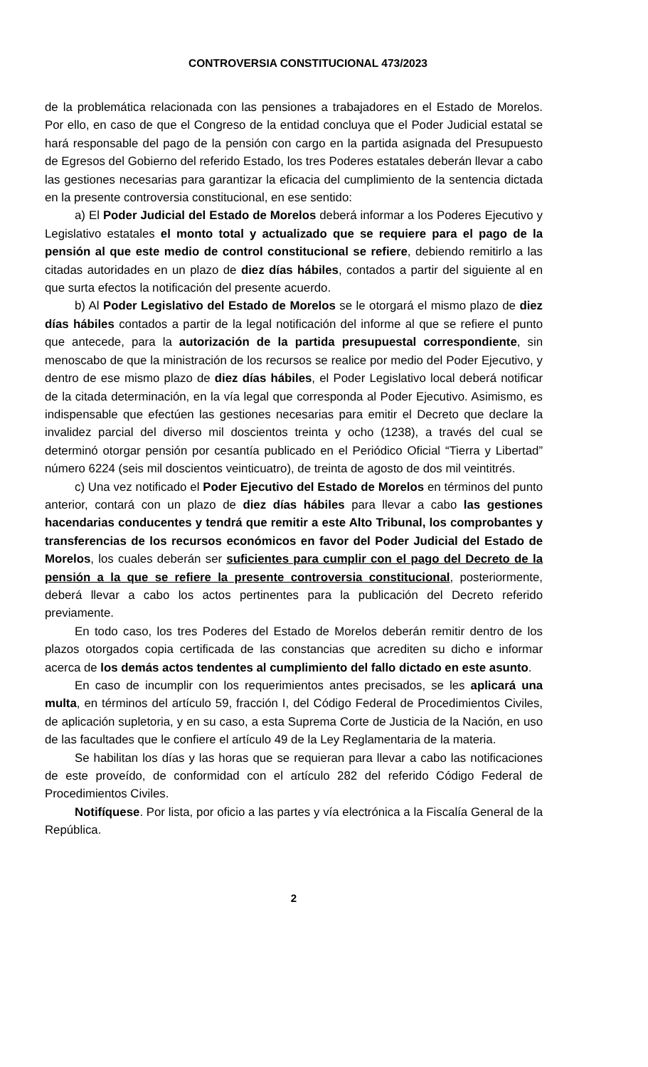CONTROVERSIA CONSTITUCIONAL 473/2023
de la problemática relacionada con las pensiones a trabajadores en el Estado de Morelos. Por ello, en caso de que el Congreso de la entidad concluya que el Poder Judicial estatal se hará responsable del pago de la pensión con cargo en la partida asignada del Presupuesto de Egresos del Gobierno del referido Estado, los tres Poderes estatales deberán llevar a cabo las gestiones necesarias para garantizar la eficacia del cumplimiento de la sentencia dictada en la presente controversia constitucional, en ese sentido:
a) El Poder Judicial del Estado de Morelos deberá informar a los Poderes Ejecutivo y Legislativo estatales el monto total y actualizado que se requiere para el pago de la pensión al que este medio de control constitucional se refiere, debiendo remitirlo a las citadas autoridades en un plazo de diez días hábiles, contados a partir del siguiente al en que surta efectos la notificación del presente acuerdo.
b) Al Poder Legislativo del Estado de Morelos se le otorgará el mismo plazo de diez días hábiles contados a partir de la legal notificación del informe al que se refiere el punto que antecede, para la autorización de la partida presupuestal correspondiente, sin menoscabo de que la ministración de los recursos se realice por medio del Poder Ejecutivo, y dentro de ese mismo plazo de diez días hábiles, el Poder Legislativo local deberá notificar de la citada determinación, en la vía legal que corresponda al Poder Ejecutivo. Asimismo, es indispensable que efectúen las gestiones necesarias para emitir el Decreto que declare la invalidez parcial del diverso mil doscientos treinta y ocho (1238), a través del cual se determinó otorgar pensión por cesantía publicado en el Periódico Oficial “Tierra y Libertad” número 6224 (seis mil doscientos veinticuatro), de treinta de agosto de dos mil veintitrés.
c) Una vez notificado el Poder Ejecutivo del Estado de Morelos en términos del punto anterior, contará con un plazo de diez días hábiles para llevar a cabo las gestiones hacendarias conducentes y tendrá que remitir a este Alto Tribunal, los comprobantes y transferencias de los recursos económicos en favor del Poder Judicial del Estado de Morelos, los cuales deberán ser suficientes para cumplir con el pago del Decreto de la pensión a la que se refiere la presente controversia constitucional, posteriormente, deberá llevar a cabo los actos pertinentes para la publicación del Decreto referido previamente.
En todo caso, los tres Poderes del Estado de Morelos deberán remitir dentro de los plazos otorgados copia certificada de las constancias que acrediten su dicho e informar acerca de los demás actos tendentes al cumplimiento del fallo dictado en este asunto.
En caso de incumplir con los requerimientos antes precisados, se les aplicará una multa, en términos del artículo 59, fracción I, del Código Federal de Procedimientos Civiles, de aplicación supletoria, y en su caso, a esta Suprema Corte de Justicia de la Nación, en uso de las facultades que le confiere el artículo 49 de la Ley Reglamentaria de la materia.
Se habilitan los días y las horas que se requieran para llevar a cabo las notificaciones de este proveído, de conformidad con el artículo 282 del referido Código Federal de Procedimientos Civiles.
Notifíquese. Por lista, por oficio a las partes y vía electrónica a la Fiscalía General de la República.
2